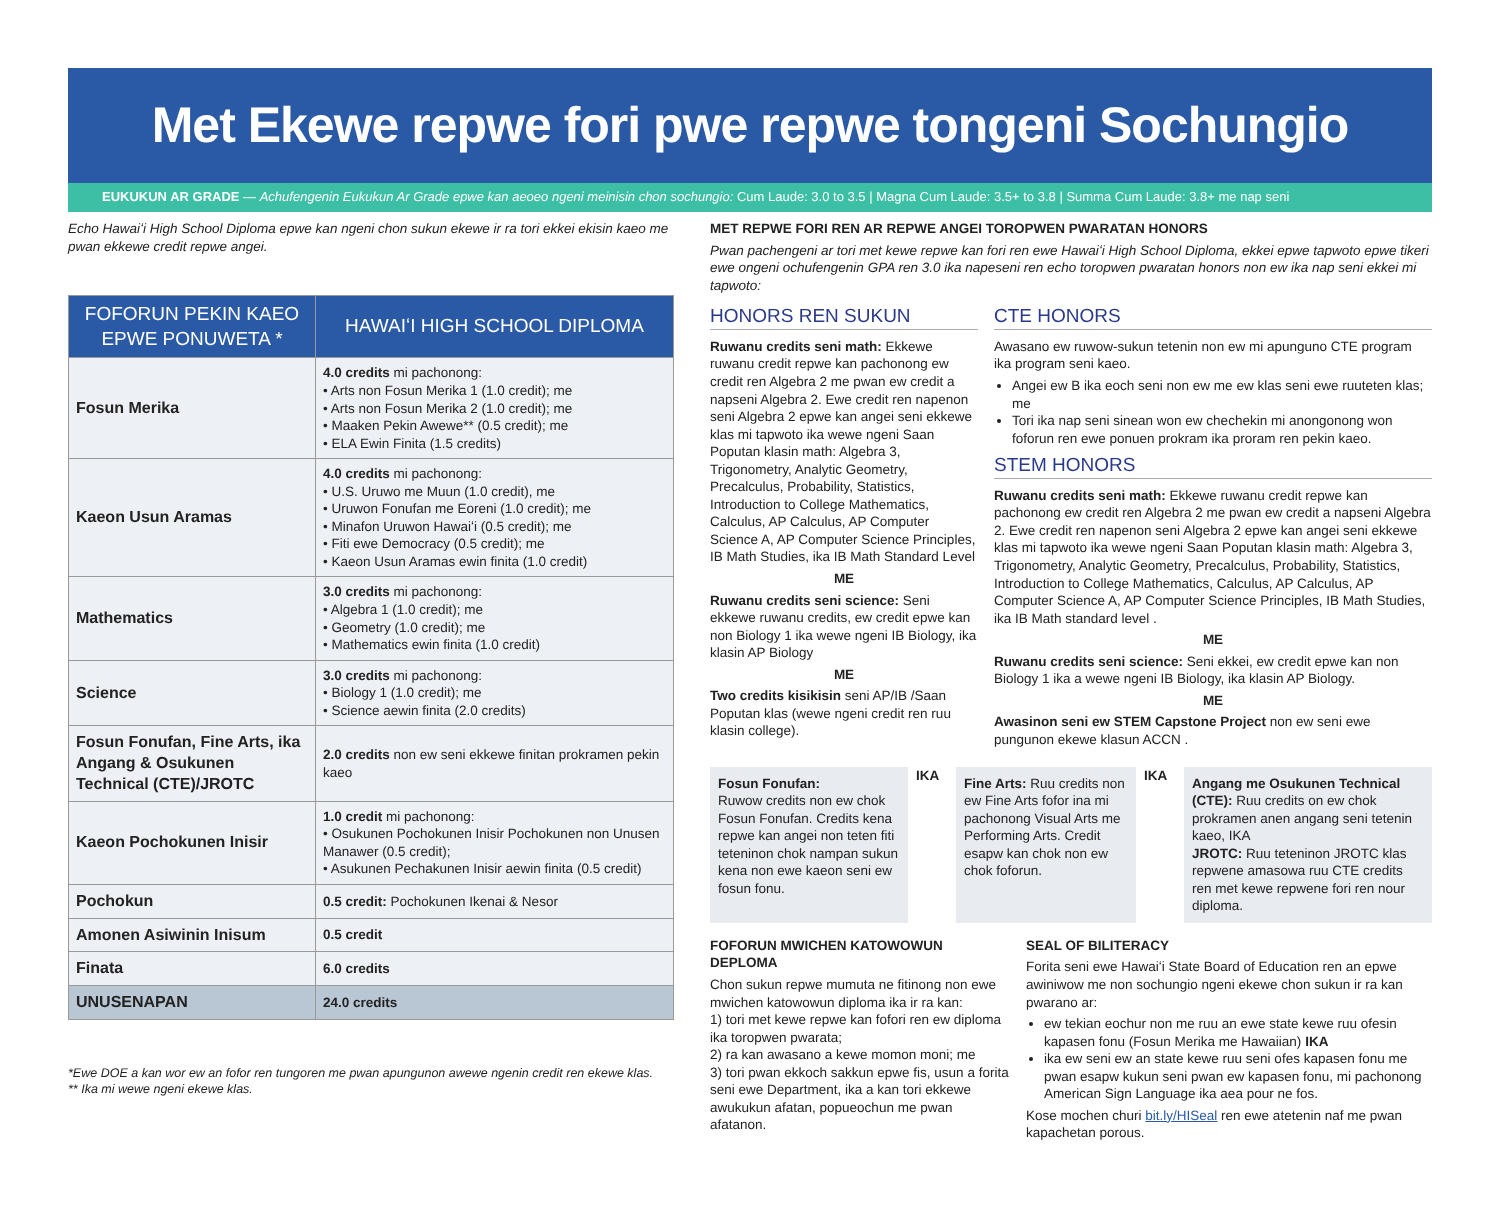Met Ekewe repwe fori pwe repwe tongeni Sochungio
EUKUKUN AR GRADE — Achufengenin Eukukun Ar Grade epwe kan aeoeo ngeni meinisin chon sochungio: Cum Laude: 3.0 to 3.5 | Magna Cum Laude: 3.5+ to 3.8 | Summa Cum Laude: 3.8+ me nap seni
Echo Hawaiʻi High School Diploma epwe kan ngeni chon sukun ekewe ir ra tori ekkei ekisin kaeo me pwan ekkewe credit repwe angei.
| FOFORUN PEKIN KAEO EPWE PONUWETA * | HAWAIʻI HIGH SCHOOL DIPLOMA |
| --- | --- |
| Fosun Merika | 4.0 credits mi pachonong: • Arts non Fosun Merika 1 (1.0 credit); me • Arts non Fosun Merika 2 (1.0 credit); me • Maaken Pekin Awewe** (0.5 credit); me • ELA Ewin Finita (1.5 credits) |
| Kaeon Usun Aramas | 4.0 credits mi pachonong: • U.S. Uruwo me Muun (1.0 credit), me • Uruwon Fonufan me Eoreni (1.0 credit); me • Minafon Uruwon Hawaiʻi (0.5 credit); me • Fiti ewe Democracy (0.5 credit); me • Kaeon Usun Aramas ewin finita (1.0 credit) |
| Mathematics | 3.0 credits mi pachonong: • Algebra 1 (1.0 credit); me • Geometry (1.0 credit); me • Mathematics ewin finita (1.0 credit) |
| Science | 3.0 credits mi pachonong: • Biology 1 (1.0 credit); me • Science aewin finita (2.0 credits) |
| Fosun Fonufan, Fine Arts, ika Angang & Osukunen Technical (CTE)/JROTC | 2.0 credits non ew seni ekkewe finitan prokramen pekin kaeo |
| Kaeon Pochokunen Inisir | 1.0 credit mi pachonong: • Osukunen Pochokunen Inisir Pochokunen non Unusen Manawer (0.5 credit); • Asukunen Pechakunen Inisir aewin finita (0.5 credit) |
| Pochokun | 0.5 credit: Pochokunen Ikenai & Nesor |
| Amonen Asiwinin Inisum | 0.5 credit |
| Finata | 6.0 credits |
| UNUSENAPAN | 24.0 credits |
*Ewe DOE a kan wor ew an fofor ren tungoren me pwan apungunon awewe ngenin credit ren ekewe klas.
** Ika mi wewe ngeni ekewe klas.
MET REPWE FORI REN AR REPWE ANGEI TOROPWEN PWARATAN HONORS
Pwan pachengeni ar tori met kewe repwe kan fori ren ewe Hawaiʻi High School Diploma, ekkei epwe tapwoto epwe tikeri ewe ongeni ochufengenin GPA ren 3.0 ika napeseni ren echo toropwen pwaratan honors non ew ika nap seni ekkei mi tapwoto:
HONORS REN SUKUN
Ruwanu credits seni math: Ekkewe ruwanu credit repwe kan pachonong ew credit ren Algebra 2 me pwan ew credit a napseni Algebra 2. Ewe credit ren napenon seni Algebra 2 epwe kan angei seni ekkewe klas mi tapwoto ika wewe ngeni Saan Poputan klasin math: Algebra 3, Trigonometry, Analytic Geometry, Precalculus, Probability, Statistics, Introduction to College Mathematics, Calculus, AP Calculus, AP Computer Science A, AP Computer Science Principles, IB Math Studies, ika IB Math Standard Level
ME
Ruwanu credits seni science: Seni ekkewe ruwanu credits, ew credit epwe kan non Biology 1 ika wewe ngeni IB Biology, ika klasin AP Biology
ME
Two credits kisikisin seni AP/IB /Saan Poputan klas (wewe ngeni credit ren ruu klasin college).
CTE HONORS
Awasano ew ruwow-sukun tetenin non ew mi apunguno CTE program ika program seni kaeo.
Angei ew B ika eoch seni non ew me ew klas seni ewe ruuteten klas; me
Tori ika nap seni sinean won ew chechekin mi anongonong won foforun ren ewe ponuen prokram ika proram ren pekin kaeo.
STEM HONORS
Ruwanu credits seni math: Ekkewe ruwanu credit repwe kan pachonong ew credit ren Algebra 2 me pwan ew credit a napseni Algebra 2. Ewe credit ren napenon seni Algebra 2 epwe kan angei seni ekkewe klas mi tapwoto ika wewe ngeni Saan Poputan klasin math: Algebra 3, Trigonometry, Analytic Geometry, Precalculus, Probability, Statistics, Introduction to College Mathematics, Calculus, AP Calculus, AP Computer Science A, AP Computer Science Principles, IB Math Studies, ika IB Math standard level .
ME
Ruwanu credits seni science: Seni ekkei, ew credit epwe kan non Biology 1 ika a wewe ngeni IB Biology, ika klasin AP Biology.
ME
Awasinon seni ew STEM Capstone Project non ew seni ewe pungunon ekewe klasun ACCN .
Fosun Fonufan:
Ruwow credits non ew chok Fosun Fonufan. Credits kena repwe kan angei non teten fiti teteninon chok nampan sukun kena non ewe kaeon seni ew fosun fonu.
IKA
Fine Arts: Ruu credits non ew Fine Arts fofor ina mi pachonong Visual Arts me Performing Arts. Credit esapw kan chok non ew chok foforun.
IKA
Angang me Osukunen Technical (CTE): Ruu credits on ew chok prokramen anen angang seni tetenin kaeo, IKA
JROTC: Ruu teteninon JROTC klas repwene amasowa ruu CTE credits ren met kewe repwene fori ren nour diploma.
FOFORUN MWICHEN KATOWOWUN DEPLOMA
Chon sukun repwe mumuta ne fitinong non ewe mwichen katowowun diploma ika ir ra kan:
1) tori met kewe repwe kan fofori ren ew diploma ika toropwen pwarata;
2) ra kan awasano a kewe momon moni; me
3) tori pwan ekkoch sakkun epwe fis, usun a forita seni ewe Department, ika a kan tori ekkewe awukukun afatan, popueochun me pwan afatanon.
SEAL OF BILITERACY
Forita seni ewe Hawaiʻi State Board of Education ren an epwe awiniwow me non sochungio ngeni ekewe chon sukun ir ra kan pwarano ar:
ew tekian eochur non me ruu an ewe state kewe ruu ofesin kapasen fonu (Fosun Merika me Hawaiian) IKA
ika ew seni ew an state kewe ruu seni ofes kapasen fonu me pwan esapw kukun seni pwan ew kapasen fonu, mi pachonong American Sign Language ika aea pour ne fos.
Kose mochen churi bit.ly/HISeal ren ewe atetenin naf me pwan kapachetan porous.